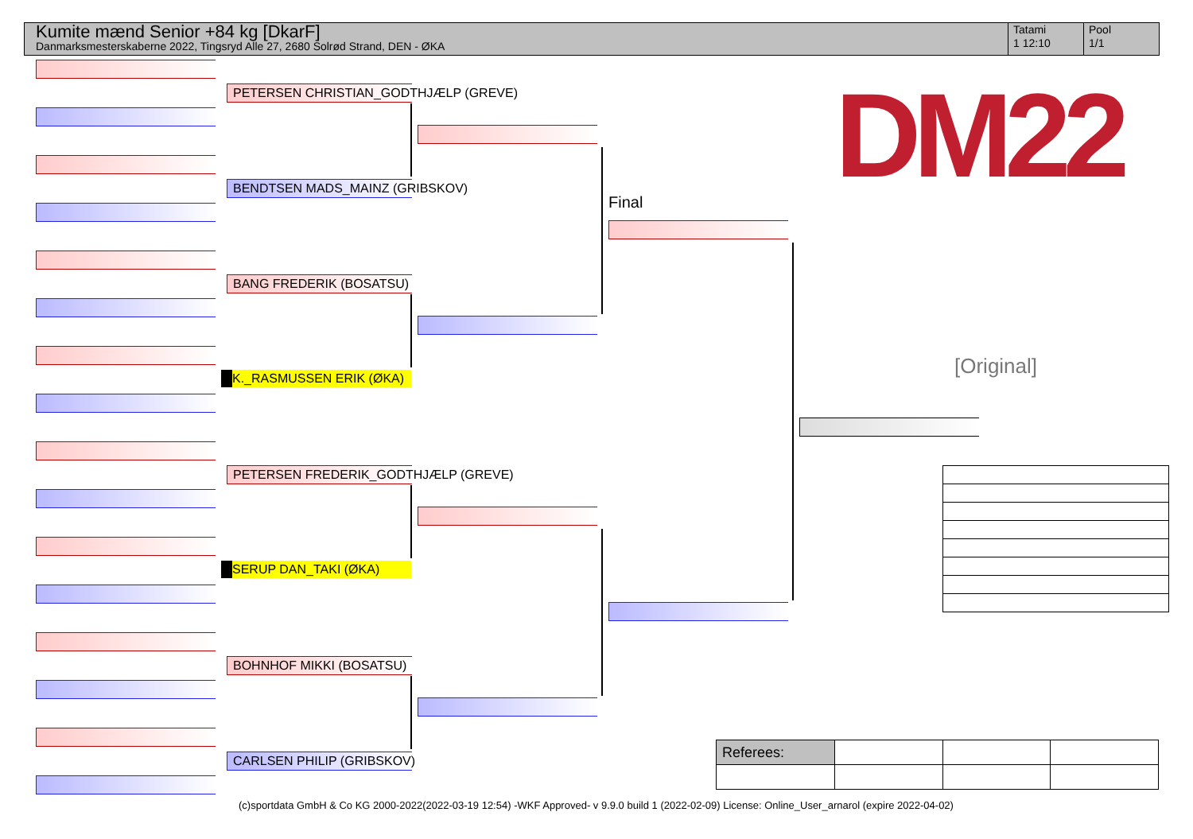Kumite mænd Senior +84 kg [DkarF]
Danmarksmesterskaberne 2022, Tingsryd Alle 27, 2680 Solrød Strand, DEN - ØKA
Tatami
1 12:10
Pool
1/1
PETERSEN CHRISTIAN_GODTHJÆLP (GREVE)
BENDTSEN MADS_MAINZ (GRIBSKOV)
BANG FREDERIK (BOSATSU)
K._RASMUSSEN ERIK (ØKA)
PETERSEN FREDERIK_GODTHJÆLP (GREVE)
SERUP DAN_TAKI (ØKA)
BOHNHOF MIKKI (BOSATSU)
CARLSEN PHILIP (GRIBSKOV)
Final DM22
[Original]
| Referees: | | | |
(c)sportdata GmbH & Co KG 2000-2022(2022-03-19 12:54) -WKF Approved- v 9.9.0 build 1 (2022-02-09) License: Online_User_arnarol (expire 2022-04-02)